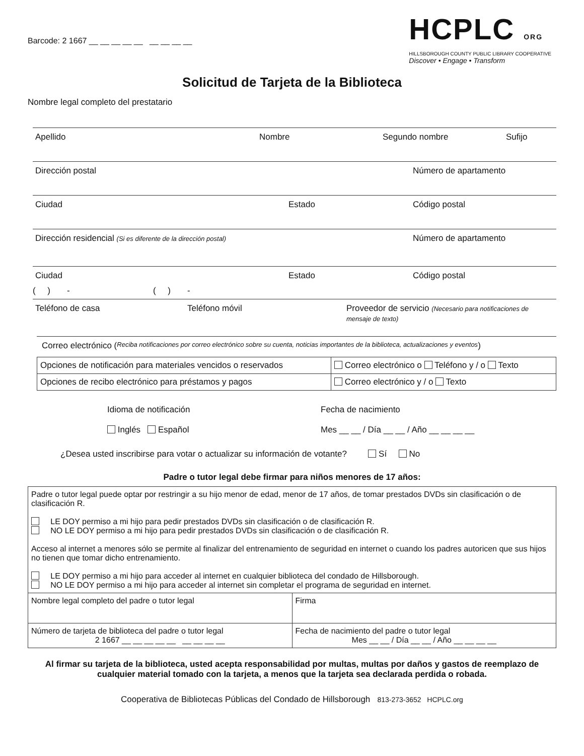Barcode: 2 1667 __ __ __ __ __ __ __ __ __
HCPLC ORG
HILLSBOROUGH COUNTY PUBLIC LIBRARY COOPERATIVE
Discover • Engage • Transform
Solicitud de Tarjeta de la Biblioteca
Nombre legal completo del prestatario
Apellido Nombre Segundo nombre Sufijo
Dirección postal Número de apartamento
Ciudad Estado Código postal
Dirección residencial (Si es diferente de la dirección postal)
Número de apartamento
Ciudad Estado Código postal
( ) - ( ) -
Teléfono de casa Teléfono móvil Proveedor de servicio (Necesario para notificaciones de mensaje de texto)
Correo electrónico (Reciba notificaciones por correo electrónico sobre su cuenta, noticias importantes de la biblioteca, actualizaciones y eventos)
| Opciones de notificación para materiales vencidos o reservados | Correo electrónico o Teléfono y / o Texto |
| Opciones de recibo electrónico para préstamos y pagos | Correo electrónico y / o Texto |
Idioma de notificación
Inglés Español
Fecha de nacimiento
Mes __ __ / Día __ __ / Año __ __ __ __
¿Desea usted inscribirse para votar o actualizar su información de votante? Sí No
Padre o tutor legal debe firmar para niños menores de 17 años:
| Padre o tutor legal puede optar por restringir a su hijo menor de edad, menor de 17 años, de tomar prestados DVDs sin clasificación o de clasificación R. LE DOY permiso a mi hijo para pedir prestados DVDs sin clasificación o de clasificación R. NO LE DOY permiso a mi hijo para pedir prestados DVDs sin clasificación o de clasificación R. Acceso al internet a menores sólo se permite al finalizar del entrenamiento de seguridad en internet o cuando los padres autoricen que sus hijos no tienen que tomar dicho entrenamiento. LE DOY permiso a mi hijo para acceder al internet en cualquier biblioteca del condado de Hillsborough. NO LE DOY permiso a mi hijo para acceder al internet sin completar el programa de seguridad en internet. | |
| Nombre legal completo del padre o tutor legal | Firma |
| Número de tarjeta de biblioteca del padre o tutor legal 2 1667 __ __ __ __ __ __ __ __ __ | Fecha de nacimiento del padre o tutor legal Mes __ __ / Día __ __ / Año __ __ __ __ |
Al firmar su tarjeta de la biblioteca, usted acepta responsabilidad por multas, multas por daños y gastos de reemplazo de cualquier material tomado con la tarjeta, a menos que la tarjeta sea declarada perdida o robada.
Cooperativa de Bibliotecas Públicas del Condado de Hillsborough 813-273-3652 HCPLC.org